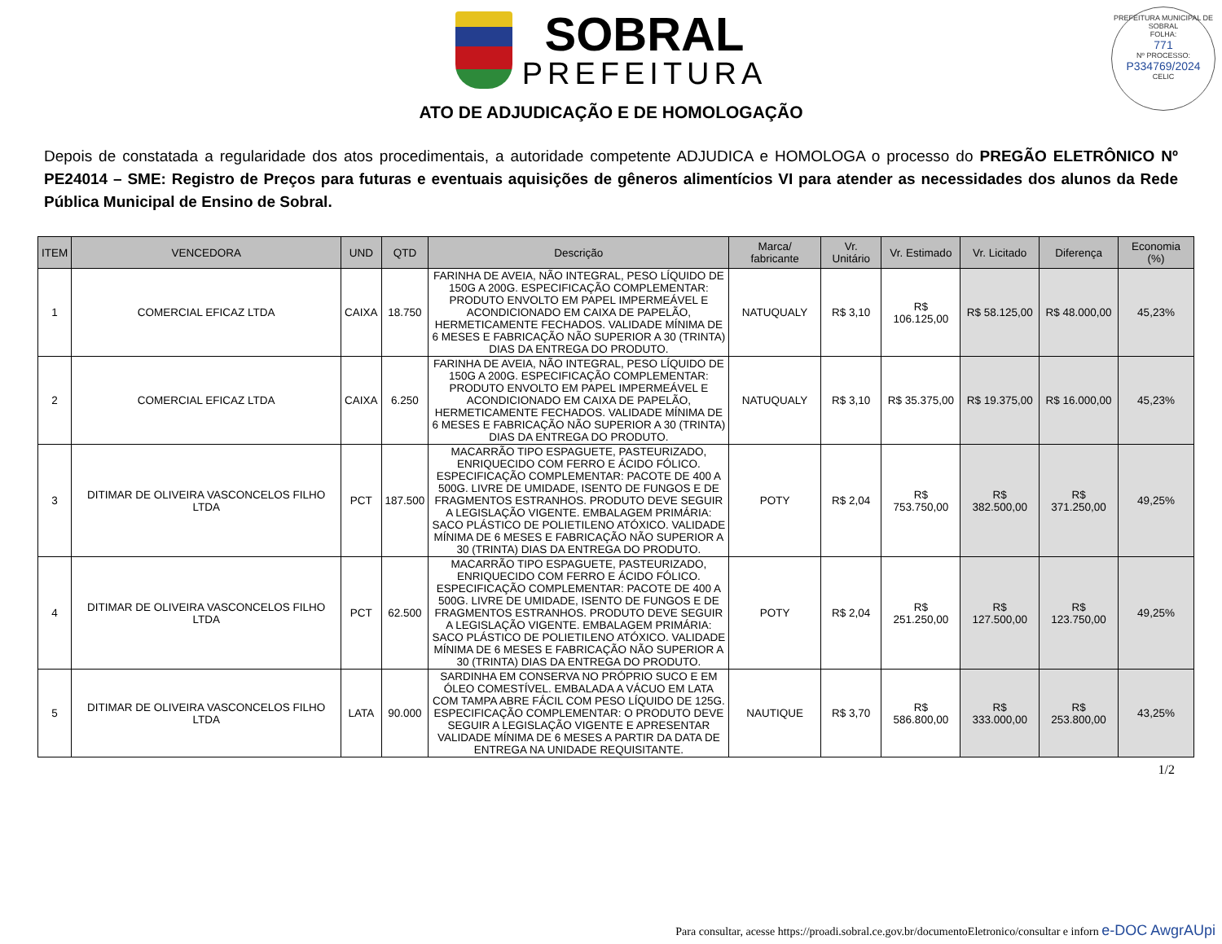SOBRAL
PREFEITURA
PREFEITURA MUNICIPAL DE SOBRAL
FOLHA:
771
Nº PROCESSO:
P334769/2024
CELIC
ATO DE ADJUDICAÇÃO E DE HOMOLOGAÇÃO
Depois de constatada a regularidade dos atos procedimentais, a autoridade competente ADJUDICA e HOMOLOGA o processo do PREGÃO ELETRÔNICO Nº PE24014 – SME: Registro de Preços para futuras e eventuais aquisições de gêneros alimentícios VI para atender as necessidades dos alunos da Rede Pública Municipal de Ensino de Sobral.
| ITEM | VENCEDORA | UND | QTD | Descrição | Marca/ fabricante | Vr. Unitário | Vr. Estimado | Vr. Licitado | Diferença | Economia (%) |
| --- | --- | --- | --- | --- | --- | --- | --- | --- | --- | --- |
| 1 | COMERCIAL EFICAZ LTDA | CAIXA | 18.750 | FARINHA DE AVEIA, NÃO INTEGRAL, PESO LÍQUIDO DE 150G A 200G. ESPECIFICAÇÃO COMPLEMENTAR: PRODUTO ENVOLTO EM PAPEL IMPERMEÁVEL E ACONDICIONADO EM CAIXA DE PAPELÃO, HERMETICAMENTE FECHADOS. VALIDADE MÍNIMA DE 6 MESES E FABRICAÇÃO NÃO SUPERIOR A 30 (TRINTA) DIAS DA ENTREGA DO PRODUTO. | NATUQUALY | R$ 3,10 | R$ 106.125,00 | R$ 58.125,00 | R$ 48.000,00 | 45,23% |
| 2 | COMERCIAL EFICAZ LTDA | CAIXA | 6.250 | FARINHA DE AVEIA, NÃO INTEGRAL, PESO LÍQUIDO DE 150G A 200G. ESPECIFICAÇÃO COMPLEMENTAR: PRODUTO ENVOLTO EM PAPEL IMPERMEÁVEL E ACONDICIONADO EM CAIXA DE PAPELÃO, HERMETICAMENTE FECHADOS. VALIDADE MÍNIMA DE 6 MESES E FABRICAÇÃO NÃO SUPERIOR A 30 (TRINTA) DIAS DA ENTREGA DO PRODUTO. | NATUQUALY | R$ 3,10 | R$ 35.375,00 | R$ 19.375,00 | R$ 16.000,00 | 45,23% |
| 3 | DITIMAR DE OLIVEIRA VASCONCELOS FILHO LTDA | PCT | 187.500 | MACARRÃO TIPO ESPAGUETE, PASTEURIZADO, ENRIQUECIDO COM FERRO E ÁCIDO FÓLICO. ESPECIFICAÇÃO COMPLEMENTAR: PACOTE DE 400 A 500G. LIVRE DE UMIDADE, ISENTO DE FUNGOS E DE FRAGMENTOS ESTRANHOS. PRODUTO DEVE SEGUIR A LEGISLAÇÃO VIGENTE. EMBALAGEM PRIMÁRIA: SACO PLÁSTICO DE POLIETILENO ATÓXICO. VALIDADE MÍNIMA DE 6 MESES E FABRICAÇÃO NÃO SUPERIOR A 30 (TRINTA) DIAS DA ENTREGA DO PRODUTO. | POTY | R$ 2,04 | R$ 753.750,00 | R$ 382.500,00 | R$ 371.250,00 | 49,25% |
| 4 | DITIMAR DE OLIVEIRA VASCONCELOS FILHO LTDA | PCT | 62.500 | MACARRÃO TIPO ESPAGUETE, PASTEURIZADO, ENRIQUECIDO COM FERRO E ÁCIDO FÓLICO. ESPECIFICAÇÃO COMPLEMENTAR: PACOTE DE 400 A 500G. LIVRE DE UMIDADE, ISENTO DE FUNGOS E DE FRAGMENTOS ESTRANHOS. PRODUTO DEVE SEGUIR A LEGISLAÇÃO VIGENTE. EMBALAGEM PRIMÁRIA: SACO PLÁSTICO DE POLIETILENO ATÓXICO. VALIDADE MÍNIMA DE 6 MESES E FABRICAÇÃO NÃO SUPERIOR A 30 (TRINTA) DIAS DA ENTREGA DO PRODUTO. | POTY | R$ 2,04 | R$ 251.250,00 | R$ 127.500,00 | R$ 123.750,00 | 49,25% |
| 5 | DITIMAR DE OLIVEIRA VASCONCELOS FILHO LTDA | LATA | 90.000 | SARDINHA EM CONSERVA NO PRÓPRIO SUCO E EM ÓLEO COMESTÍVEL. EMBALADA A VÁCUO EM LATA COM TAMPA ABRE FÁCIL COM PESO LÍQUIDO DE 125G. ESPECIFICAÇÃO COMPLEMENTAR: O PRODUTO DEVE SEGUIR A LEGISLAÇÃO VIGENTE E APRESENTAR VALIDADE MÍNIMA DE 6 MESES A PARTIR DA DATA DE ENTREGA NA UNIDADE REQUISITANTE. | NAUTIQUE | R$ 3,70 | R$ 586.800,00 | R$ 333.000,00 | R$ 253.800,00 | 43,25% |
1/2
Para consultar, acesse https://proadi.sobral.ce.gov.br/documentoEletronico/consultar e inforn e-DOC AwgrAUpi